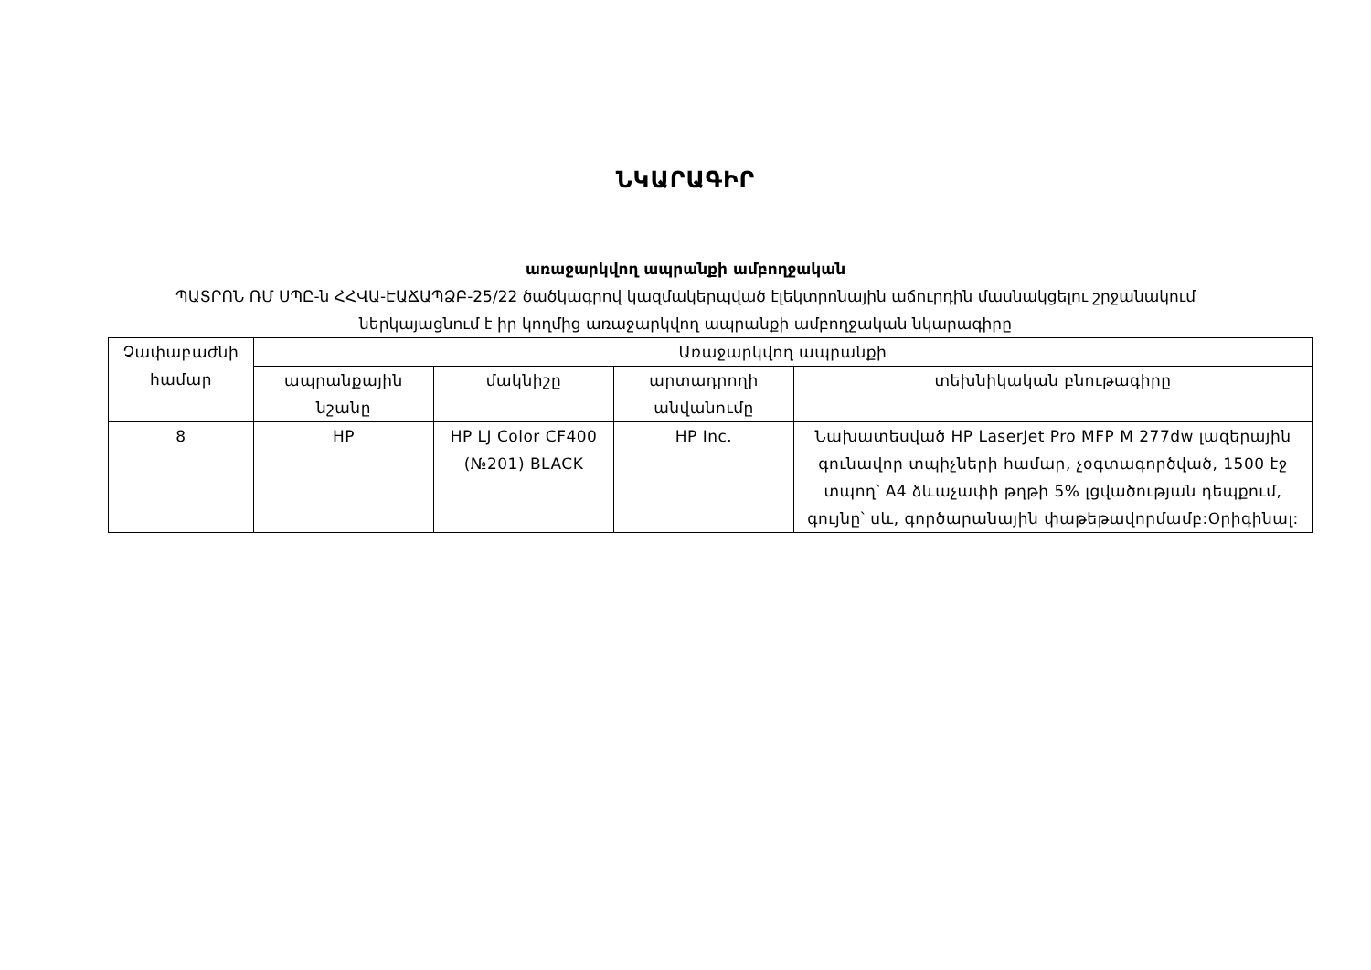ՆԿԱՐԱԳԻՐ
առաջարկվող ապրանքի ամբողջական
ՊԱՏՐՈՆ ՌՄ ՍՊԸ-ն ՀՀՎԱ-ԷԱՃԱՊՁԲ-25/22 ծածկագրով կազմակերպված էլեկտրոնային աճուրդին մասնակցելու շրջանակում
ներկայացնում է իր կողմից առաջարկվող ապրանքի ամբողջական նկարագիրը
| Չափաբաժնի համար | Առաջարկվող ապրանքի | | | |
| --- | --- | --- | --- | --- |
| | ապրանքային նշանը | մակնիշը | արտադրողի անվանումը | տեխնիկական բնութագիրը |
| 8 | HP | HP LJ Color CF400 (№201) BLACK | HP Inc. | Նախատեսված HP LaserJet Pro MFP M 277dw լազերային գունավոր տպիչների համար, չօգտագործված, 1500 էջ տպող՝ A4 ձևաչափի թղթի 5% լցվածության դեպքում, գույնը՝ սև, գործարանային փաթեթավորմամբ:Օրիգինալ: |